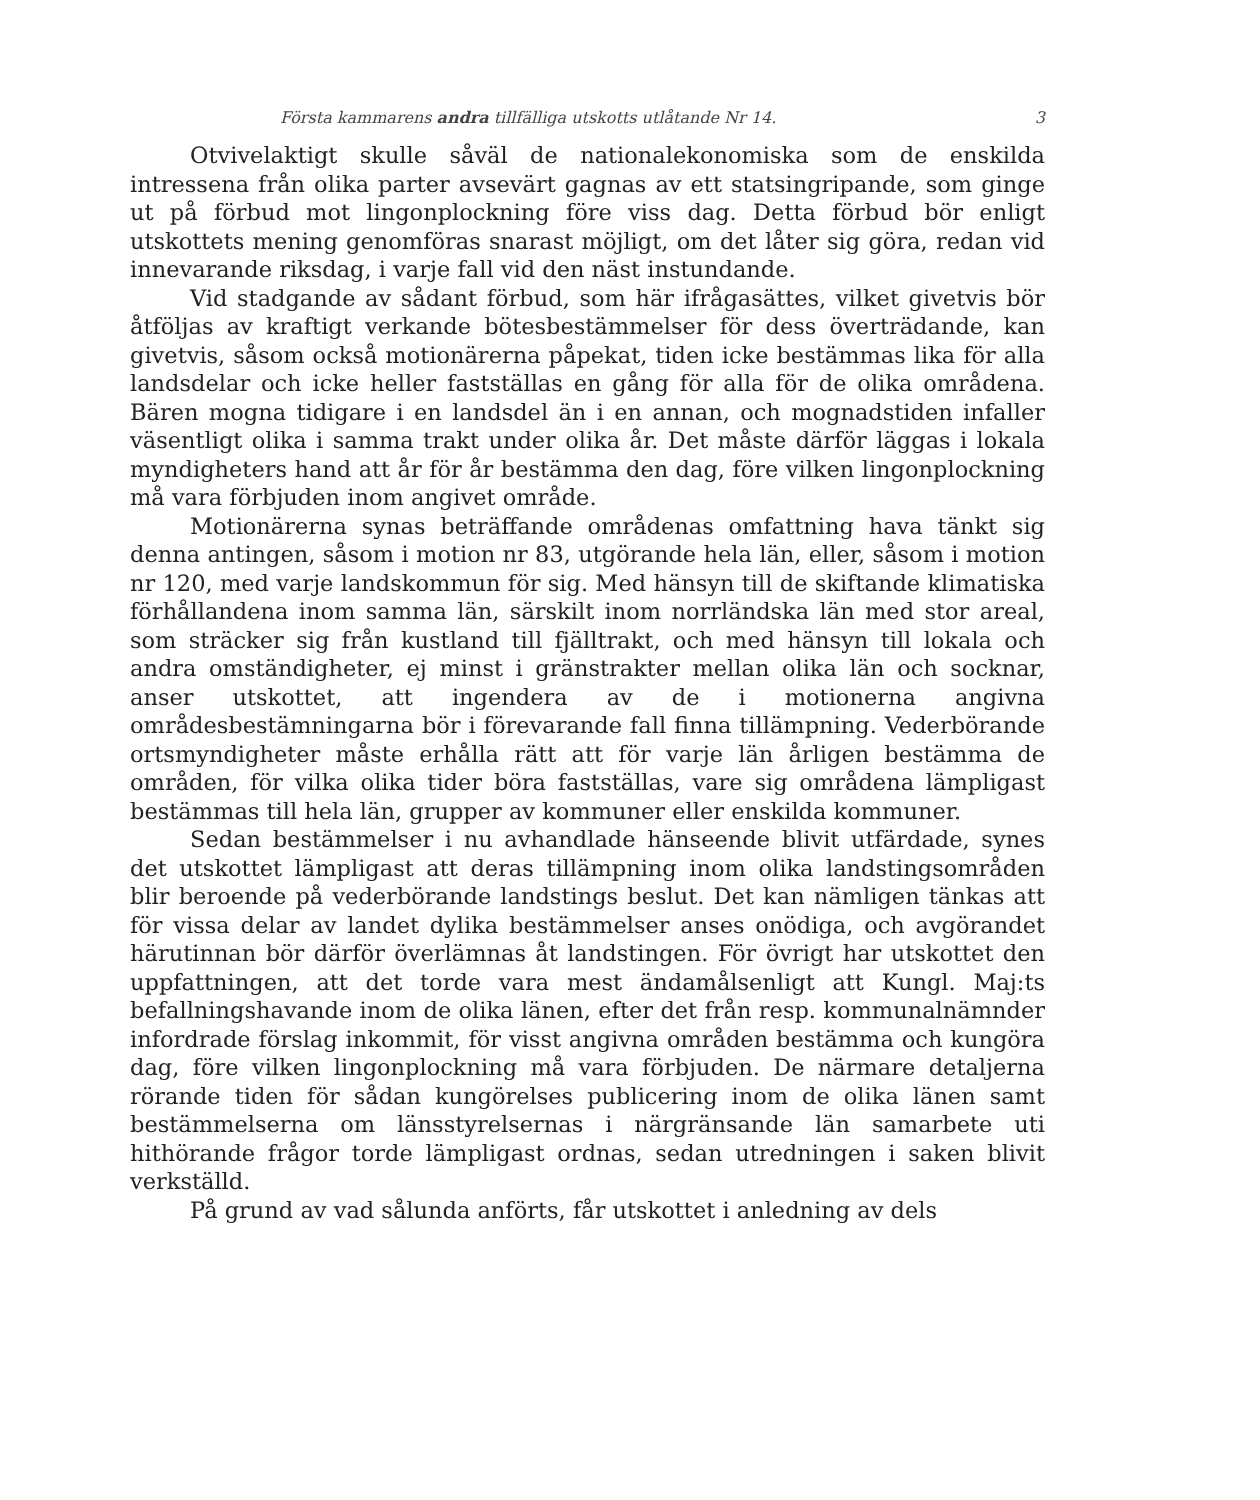Första kammarens andra tillfälliga utskotts utlåtande Nr 14. 3
Otvivelaktigt skulle såväl de nationalekonomiska som de enskilda intressena från olika parter avsevärt gagnas av ett statsingripande, som ginge ut på förbud mot lingonplockning före viss dag. Detta förbud bör enligt utskottets mening genomföras snarast möjligt, om det låter sig göra, redan vid innevarande riksdag, i varje fall vid den näst instundande.
Vid stadgande av sådant förbud, som här ifrågasättes, vilket givetvis bör åtföljas av kraftigt verkande bötesbestämmelser för dess överträdande, kan givetvis, såsom också motionärerna påpekat, tiden icke bestämmas lika för alla landsdelar och icke heller fastställas en gång för alla för de olika områdena. Bären mogna tidigare i en landsdel än i en annan, och mognadstiden infaller väsentligt olika i samma trakt under olika år. Det måste därför läggas i lokala myndigheters hand att år för år bestämma den dag, före vilken lingonplockning må vara förbjuden inom angivet område.
Motionärerna synas beträffande områdenas omfattning hava tänkt sig denna antingen, såsom i motion nr 83, utgörande hela län, eller, såsom i motion nr 120, med varje landskommun för sig. Med hänsyn till de skiftande klimatiska förhållandena inom samma län, särskilt inom norrländska län med stor areal, som sträcker sig från kustland till fjälltrakt, och med hänsyn till lokala och andra omständigheter, ej minst i gränstrakter mellan olika län och socknar, anser utskottet, att ingendera av de i motionerna angivna områdesbestämningarna bör i förevarande fall finna tillämpning. Vederbörande ortsmyndigheter måste erhålla rätt att för varje län årligen bestämma de områden, för vilka olika tider böra fastställas, vare sig områdena lämpligast bestämmas till hela län, grupper av kommuner eller enskilda kommuner.
Sedan bestämmelser i nu avhandlade hänseende blivit utfärdade, synes det utskottet lämpligast att deras tillämpning inom olika landstingsområden blir beroende på vederbörande landstings beslut. Det kan nämligen tänkas att för vissa delar av landet dylika bestämmelser anses onödiga, och avgörandet härutinnan bör därför överlämnas åt landstingen. För övrigt har utskottet den uppfattningen, att det torde vara mest ändamålsenligt att Kungl. Maj:ts befallningshavande inom de olika länen, efter det från resp. kommunalnämnder infordrade förslag inkommit, för visst angivna områden bestämma och kungöra dag, före vilken lingonplockning må vara förbjuden. De närmare detaljerna rörande tiden för sådan kungörelses publicering inom de olika länen samt bestämmelserna om länsstyrelsernas i närgränsande län samarbete uti hithörande frågor torde lämpligast ordnas, sedan utredningen i saken blivit verkställd.
På grund av vad sålunda anförts, får utskottet i anledning av dels